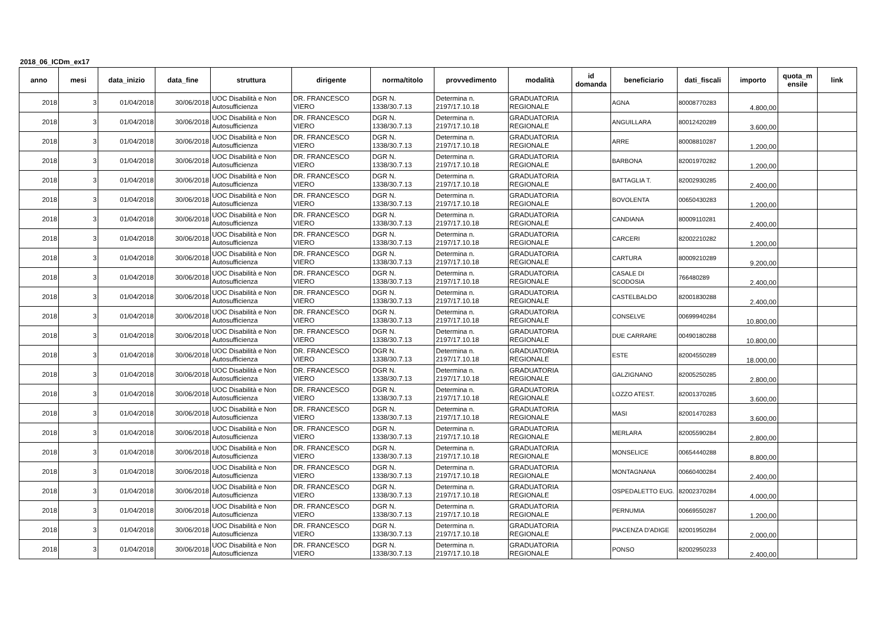2018_06_ICDm_ex17
| anno | mesi | data_inizio | data_fine | struttura | dirigente | norma/titolo | provvedimento | modalità | id domanda | beneficiario | dati_fiscali | importo | quota_m ensile | link |
| --- | --- | --- | --- | --- | --- | --- | --- | --- | --- | --- | --- | --- | --- | --- |
| 2018 | 3 | 01/04/2018 | 30/06/2018 | UOC Disabilità e Non Autosufficienza | DR. FRANCESCO VIERO | DGR N. 1338/30.7.13 | Determina n. 2197/17.10.18 | GRADUATORIA REGIONALE | | AGNA | 80008770283 | 4.800,00 | | |
| 2018 | 3 | 01/04/2018 | 30/06/2018 | UOC Disabilità e Non Autosufficienza | DR. FRANCESCO VIERO | DGR N. 1338/30.7.13 | Determina n. 2197/17.10.18 | GRADUATORIA REGIONALE | | ANGUILLARA | 80012420289 | 3.600,00 | | |
| 2018 | 3 | 01/04/2018 | 30/06/2018 | UOC Disabilità e Non Autosufficienza | DR. FRANCESCO VIERO | DGR N. 1338/30.7.13 | Determina n. 2197/17.10.18 | GRADUATORIA REGIONALE | | ARRE | 80008810287 | 1.200,00 | | |
| 2018 | 3 | 01/04/2018 | 30/06/2018 | UOC Disabilità e Non Autosufficienza | DR. FRANCESCO VIERO | DGR N. 1338/30.7.13 | Determina n. 2197/17.10.18 | GRADUATORIA REGIONALE | | BARBONA | 82001970282 | 1.200,00 | | |
| 2018 | 3 | 01/04/2018 | 30/06/2018 | UOC Disabilità e Non Autosufficienza | DR. FRANCESCO VIERO | DGR N. 1338/30.7.13 | Determina n. 2197/17.10.18 | GRADUATORIA REGIONALE | | BATTAGLIA T. | 82002930285 | 2.400,00 | | |
| 2018 | 3 | 01/04/2018 | 30/06/2018 | UOC Disabilità e Non Autosufficienza | DR. FRANCESCO VIERO | DGR N. 1338/30.7.13 | Determina n. 2197/17.10.18 | GRADUATORIA REGIONALE | | BOVOLENTA | 00650430283 | 1.200,00 | | |
| 2018 | 3 | 01/04/2018 | 30/06/2018 | UOC Disabilità e Non Autosufficienza | DR. FRANCESCO VIERO | DGR N. 1338/30.7.13 | Determina n. 2197/17.10.18 | GRADUATORIA REGIONALE | | CANDIANA | 80009110281 | 2.400,00 | | |
| 2018 | 3 | 01/04/2018 | 30/06/2018 | UOC Disabilità e Non Autosufficienza | DR. FRANCESCO VIERO | DGR N. 1338/30.7.13 | Determina n. 2197/17.10.18 | GRADUATORIA REGIONALE | | CARCERI | 82002210282 | 1.200,00 | | |
| 2018 | 3 | 01/04/2018 | 30/06/2018 | UOC Disabilità e Non Autosufficienza | DR. FRANCESCO VIERO | DGR N. 1338/30.7.13 | Determina n. 2197/17.10.18 | GRADUATORIA REGIONALE | | CARTURA | 80009210289 | 9.200,00 | | |
| 2018 | 3 | 01/04/2018 | 30/06/2018 | UOC Disabilità e Non Autosufficienza | DR. FRANCESCO VIERO | DGR N. 1338/30.7.13 | Determina n. 2197/17.10.18 | GRADUATORIA REGIONALE | | CASALE DI SCODOSIA | 766480289 | 2.400,00 | | |
| 2018 | 3 | 01/04/2018 | 30/06/2018 | UOC Disabilità e Non Autosufficienza | DR. FRANCESCO VIERO | DGR N. 1338/30.7.13 | Determina n. 2197/17.10.18 | GRADUATORIA REGIONALE | | CASTELBALDO | 82001830288 | 2.400,00 | | |
| 2018 | 3 | 01/04/2018 | 30/06/2018 | UOC Disabilità e Non Autosufficienza | DR. FRANCESCO VIERO | DGR N. 1338/30.7.13 | Determina n. 2197/17.10.18 | GRADUATORIA REGIONALE | | CONSELVE | 00699940284 | 10.800,00 | | |
| 2018 | 3 | 01/04/2018 | 30/06/2018 | UOC Disabilità e Non Autosufficienza | DR. FRANCESCO VIERO | DGR N. 1338/30.7.13 | Determina n. 2197/17.10.18 | GRADUATORIA REGIONALE | | DUE CARRARE | 00490180288 | 10.800,00 | | |
| 2018 | 3 | 01/04/2018 | 30/06/2018 | UOC Disabilità e Non Autosufficienza | DR. FRANCESCO VIERO | DGR N. 1338/30.7.13 | Determina n. 2197/17.10.18 | GRADUATORIA REGIONALE | | ESTE | 82004550289 | 18.000,00 | | |
| 2018 | 3 | 01/04/2018 | 30/06/2018 | UOC Disabilità e Non Autosufficienza | DR. FRANCESCO VIERO | DGR N. 1338/30.7.13 | Determina n. 2197/17.10.18 | GRADUATORIA REGIONALE | | GALZIGNANO | 82005250285 | 2.800,00 | | |
| 2018 | 3 | 01/04/2018 | 30/06/2018 | UOC Disabilità e Non Autosufficienza | DR. FRANCESCO VIERO | DGR N. 1338/30.7.13 | Determina n. 2197/17.10.18 | GRADUATORIA REGIONALE | | LOZZO ATEST. | 82001370285 | 3.600,00 | | |
| 2018 | 3 | 01/04/2018 | 30/06/2018 | UOC Disabilità e Non Autosufficienza | DR. FRANCESCO VIERO | DGR N. 1338/30.7.13 | Determina n. 2197/17.10.18 | GRADUATORIA REGIONALE | | MASI | 82001470283 | 3.600,00 | | |
| 2018 | 3 | 01/04/2018 | 30/06/2018 | UOC Disabilità e Non Autosufficienza | DR. FRANCESCO VIERO | DGR N. 1338/30.7.13 | Determina n. 2197/17.10.18 | GRADUATORIA REGIONALE | | MERLARA | 82005590284 | 2.800,00 | | |
| 2018 | 3 | 01/04/2018 | 30/06/2018 | UOC Disabilità e Non Autosufficienza | DR. FRANCESCO VIERO | DGR N. 1338/30.7.13 | Determina n. 2197/17.10.18 | GRADUATORIA REGIONALE | | MONSELICE | 00654440288 | 8.800,00 | | |
| 2018 | 3 | 01/04/2018 | 30/06/2018 | UOC Disabilità e Non Autosufficienza | DR. FRANCESCO VIERO | DGR N. 1338/30.7.13 | Determina n. 2197/17.10.18 | GRADUATORIA REGIONALE | | MONTAGNANA | 00660400284 | 2.400,00 | | |
| 2018 | 3 | 01/04/2018 | 30/06/2018 | UOC Disabilità e Non Autosufficienza | DR. FRANCESCO VIERO | DGR N. 1338/30.7.13 | Determina n. 2197/17.10.18 | GRADUATORIA REGIONALE | | OSPEDALETTO EUG. | 82002370284 | 4.000,00 | | |
| 2018 | 3 | 01/04/2018 | 30/06/2018 | UOC Disabilità e Non Autosufficienza | DR. FRANCESCO VIERO | DGR N. 1338/30.7.13 | Determina n. 2197/17.10.18 | GRADUATORIA REGIONALE | | PERNUMIA | 00669550287 | 1.200,00 | | |
| 2018 | 3 | 01/04/2018 | 30/06/2018 | UOC Disabilità e Non Autosufficienza | DR. FRANCESCO VIERO | DGR N. 1338/30.7.13 | Determina n. 2197/17.10.18 | GRADUATORIA REGIONALE | | PIACENZA D'ADIGE | 82001950284 | 2.000,00 | | |
| 2018 | 3 | 01/04/2018 | 30/06/2018 | UOC Disabilità e Non Autosufficienza | DR. FRANCESCO VIERO | DGR N. 1338/30.7.13 | Determina n. 2197/17.10.18 | GRADUATORIA REGIONALE | | PONSO | 82002950233 | 2.400,00 | | |